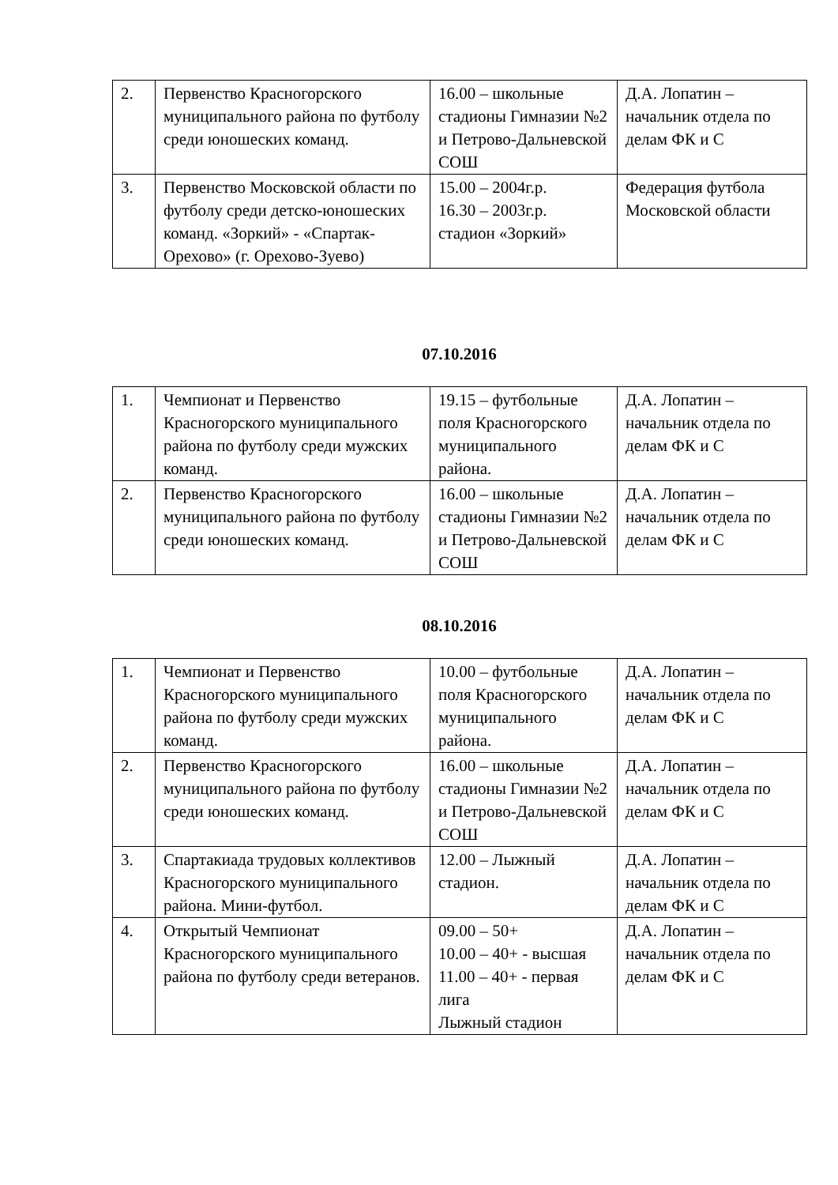| 2. | Первенство Красногорского муниципального района по футболу среди юношеских команд. | 16.00 – школьные стадионы Гимназии №2 и Петрово-Дальневской СОШ | Д.А. Лопатин – начальник отдела по делам ФК и С |
| 3. | Первенство Московской области по футболу среди детско-юношеских команд. «Зоркий» - «Спартак-Орехово» (г. Орехово-Зуево) | 15.00 – 2004г.р. 16.30 – 2003г.р. стадион «Зоркий» | Федерация футбола Московской области |
07.10.2016
| 1. | Чемпионат и Первенство Красногорского муниципального района по футболу среди мужских команд. | 19.15 – футбольные поля Красногорского муниципального района. | Д.А. Лопатин – начальник отдела по делам ФК и С |
| 2. | Первенство Красногорского муниципального района по футболу среди юношеских команд. | 16.00 – школьные стадионы Гимназии №2 и Петрово-Дальневской СОШ | Д.А. Лопатин – начальник отдела по делам ФК и С |
08.10.2016
| 1. | Чемпионат и Первенство Красногорского муниципального района по футболу среди мужских команд. | 10.00 – футбольные поля Красногорского муниципального района. | Д.А. Лопатин – начальник отдела по делам ФК и С |
| 2. | Первенство Красногорского муниципального района по футболу среди юношеских команд. | 16.00 – школьные стадионы Гимназии №2 и Петрово-Дальневской СОШ | Д.А. Лопатин – начальник отдела по делам ФК и С |
| 3. | Спартакиада трудовых коллективов Красногорского муниципального района. Мини-футбол. | 12.00 – Лыжный стадион. | Д.А. Лопатин – начальник отдела по делам ФК и С |
| 4. | Открытый Чемпионат Красногорского муниципального района по футболу среди ветеранов. | 09.00 – 50+ 10.00 – 40+ - высшая 11.00 – 40+ - первая лига Лыжный стадион | Д.А. Лопатин – начальник отдела по делам ФК и С |